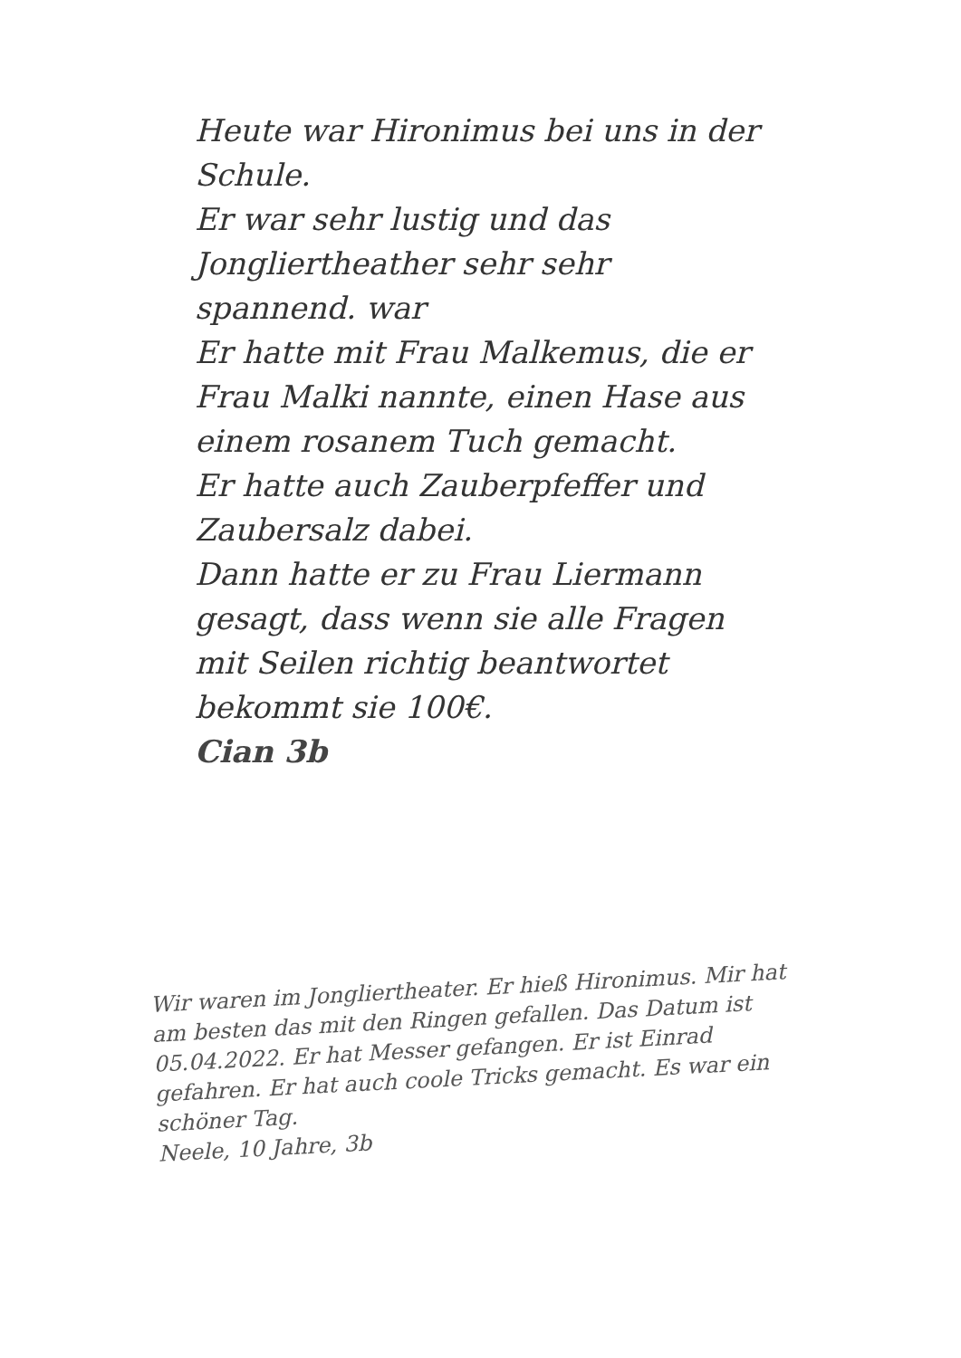Heute war Hironimus bei uns in der Schule.
Er war sehr lustig und das Jongliertheather sehr sehr spannend. war
Er hatte mit Frau Malkemus, die er Frau Malki nannte, einen Hase aus einem rosanem Tuch gemacht.
Er hatte auch Zauberpfeffer und Zaubersalz dabei.
Dann hatte er zu Frau Liermann gesagt, dass wenn sie alle Fragen mit Seilen richtig beantwortet bekommt sie 100€.
Cian 3b
Wir waren im Jongliertheater. Er hieß Hironimus. Mir hat am besten das mit den Ringen gefallen. Das Datum ist 05.04.2022. Er hat Messer gefangen. Er ist Einrad gefahren. Er hat auch coole Tricks gemacht. Es war ein schöner Tag.
Neele, 10 Jahre, 3b